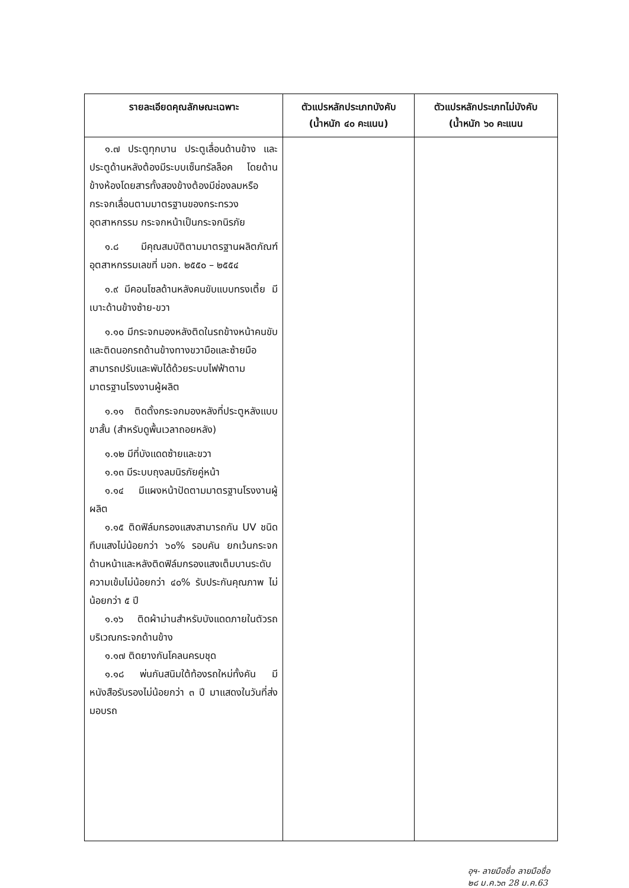| รายละเอียดคุณลักษณะเฉพาะ | ตัวแปรหลักประเภทบังคับ (น้ำหนัก ๔๐ คะแนน) | ตัวแปรหลักประเภทไม่บังคับ (น้ำหนัก ๖๐ คะแนน |
| --- | --- | --- |
| ๑.๗ ประตูทุกบาน ประตูเลื่อนด้านข้าง และประตูด้านหลังต้องมีระบบเซ็นทรัลล็อค โดยด้านข้างห้องโดยสารทั้งสองข้างต้องมีช่องลมหรือกระจกเลื่อนตามมาตรฐานของกระทรวงอุตสาหกรรม กระจกหน้าเป็นกระจกนิรภัย ๑.๘ มีคุณสมบัติตามมาตรฐานผลิตภัณฑ์อุตสาหกรรมเลขที่ มอก. ๒๕๕๐ – ๒๕๕๔ ๑.๙ มีคอนโซลด้านหลังคนขับแบบทรงเตี้ย มีเบาะด้านข้างซ้าย-ขวา ๑.๑๐ มีกระจกมองหลังติดในรถข้างหน้าคนขับ และติดนอกรถด้านข้างทางขวามือและซ้ายมือสามารถปรับและพับได้ด้วยระบบไฟฟ้าตามมาตรฐานโรงงานผู้ผลิต ๑.๑๑ ติดตั้งกระจกมองหลังที่ประตูหลังแบบขาสั้น (สำหรับดูพื้นเวลาถอยหลัง) ๑.๑๒ มีที่บังแดดซ้ายและขวา ๑.๑๓ มีระบบถุงลมนิรภัยคู่หน้า ๑.๑๔ มีแผงหน้าปัดตามมาตรฐานโรงงานผู้ผลิต ๑.๑๕ ติดฟิล์มกรองแสงสามารถกัน UV ชนิดทึบแสงไม่น้อยกว่า ๖๐% รอบคัน ยกเว้นกระจกด้านหน้าและหลังติดฟิล์มกรองแสงเต็มบานระดับความเข้มไม่น้อยกว่า ๔๐% รับประกันคุณภาพ ไม่น้อยกว่า ๕ ปี ๑.๑๖ ติดผ้าม่านสำหรับบังแดดภายในตัวรถบริเวณกระจกด้านข้าง ๑.๑๗ ติดยางกันโคลนครบชุด ๑.๑๘ พ่นกันสนิมใต้ท้องรถใหม่ทั้งคัน มีหนังสือรับรองไม่น้อยกว่า ๓ ปี มาแสดงในวันที่ส่งมอบรถ | | |
อุฯ- ลายมือชื่อ ลายมือชื่อ
๒๘ ม.ค.๖๓ 28 ม.ค.63